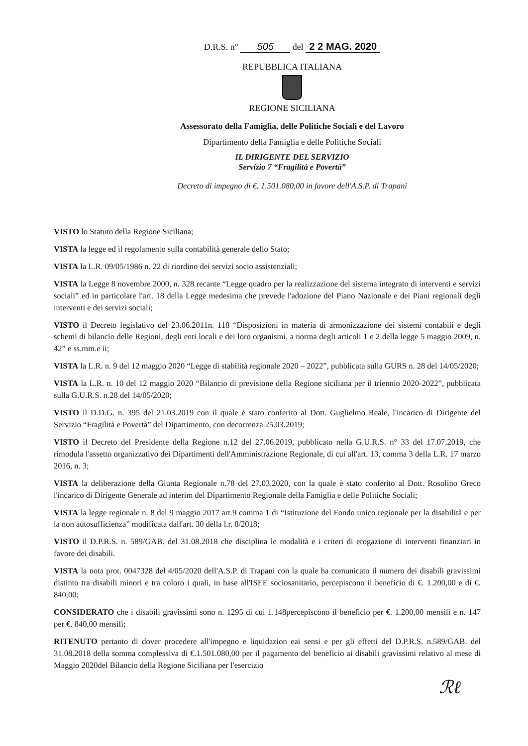D.R.S. n° 505 del 2 2 MAG. 2020
REPUBBLICA ITALIANA
REGIONE SICILIANA
Assessorato della Famiglia, delle Politiche Sociali e del Lavoro
Dipartimento della Famiglia e delle Politiche Sociali
IL DIRIGENTE DEL SERVIZIO
Servizio 7 “Fragilità e Povertà”
Decreto di impegno di €. 1.501.080,00 in favore dell'A.S.P. di Trapani
VISTO lo Statuto della Regione Siciliana;
VISTA la legge ed il regolamento sulla contabilità generale dello Stato;
VISTA la L.R. 09/05/1986 n. 22 di riordino dei servizi socio assistenziali;
VISTA la Legge 8 novembre 2000, n. 328 recante “Legge quadro per la realizzazione del sistema integrato di interventi e servizi sociali” ed in particolare l'art. 18 della Legge medesima che prevede l'adozione del Piano Nazionale e dei Piani regionali degli interventi e dei servizi sociali;
VISTO il Decreto legislativo del 23.06.2011n. 118 “Disposizioni in materia di armonizzazione dei sistemi contabili e degli schemi di bilancio delle Regioni, degli enti locali e dei loro organismi, a norma degli articoli 1 e 2 della legge 5 maggio 2009, n. 42” e ss.mm.e ii;
VISTA la L.R. n. 9 del 12 maggio 2020 “Legge di stabilità regionale 2020 – 2022”, pubblicata sulla GURS n. 28 del 14/05/2020;
VISTA la L.R. n. 10 del 12 maggio 2020 “Bilancio di previsione della Regione siciliana per il triennio 2020-2022”, pubblicata sulla G.U.R.S. n.28 del 14/05/2020;
VISTO il D.D.G. n. 395 del 21.03.2019 con il quale è stato conferito al Dott. Guglielmo Reale, l'incarico di Dirigente del Servizio “Fragilità e Povertà” del Dipartimento, con decorrenza 25.03.2019;
VISTO il Decreto del Presidente della Regione n.12 del 27.06.2019, pubblicato nella G.U.R.S. n° 33 del 17.07.2019, che rimodula l'assetto organizzativo dei Dipartimenti dell'Amministrazione Regionale, di cui all'art. 13, comma 3 della L.R. 17 marzo 2016, n. 3;
VISTA la deliberazione della Giunta Regionale n.78 del 27.03.2020, con la quale è stato conferito al Dott. Rosolino Greco l'incarico di Dirigente Generale ad interim del Dipartimento Regionale della Famiglia e delle Politiche Sociali;
VISTA la legge regionale n. 8 del 9 maggio 2017 art.9 comma 1 di “Istituzione del Fondo unico regionale per la disabilità e per la non autosufficienza” modificata dall'art. 30 della l.r. 8/2018;
VISTO il D.P.R.S. n. 589/GAB. del 31.08.2018 che disciplina le modalità e i criteri di erogazione di interventi finanziari in favore dei disabili.
VISTA la nota prot. 0047328 del 4/05/2020 dell'A.S.P. di Trapani con la quale ha comunicato il numero dei disabili gravissimi distinto tra disabili minori e tra coloro i quali, in base all'ISEE sociosanitario, percepiscono il beneficio di €. 1.200,00 e di €. 840,00;
CONSIDERATO che i disabili gravissimi sono n. 1295 di cui 1.148percepiscono il beneficio per €. 1.200,00 mensili e n. 147 per €. 840,00 mensili;
RITENUTO pertanto di dover procedere all'impegno e liquidazion eai sensi e per gli effetti del D.P.R.S. n.589/GAB. del 31.08.2018 della somma complessiva di €.1.501.080,00 per il pagamento del beneficio ai disabili gravissimi relativo al mese di Maggio 2020del Bilancio della Regione Siciliana per l'esercizio
ℛℓ